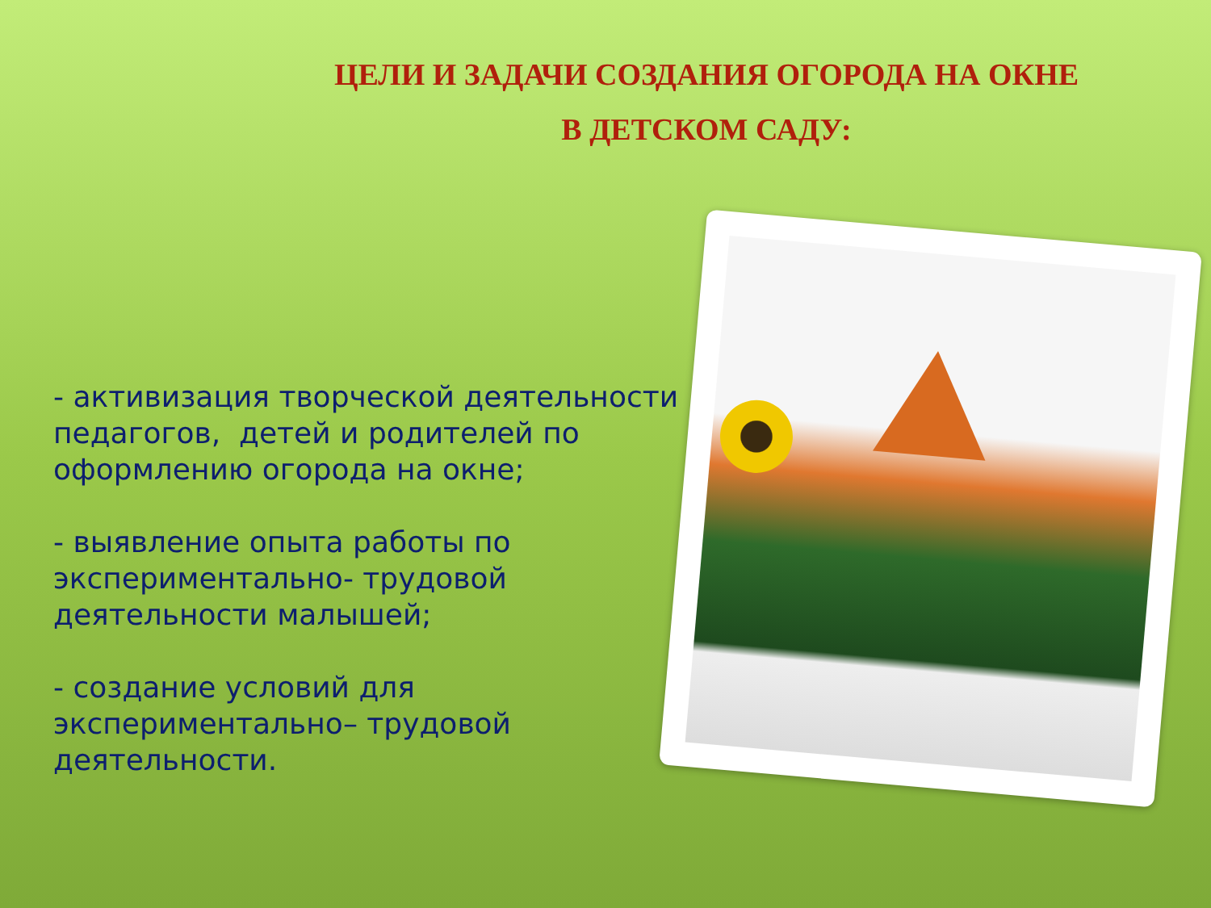ЦЕЛИ И ЗАДАЧИ СОЗДАНИЯ ОГОРОДА НА ОКНЕ
В ДЕТСКОМ САДУ:
- активизация творческой деятельности педагогов, детей и родителей по оформлению огорода на окне;
- выявление опыта работы по экспериментально- трудовой деятельности малышей;
- создание условий для экспериментально– трудовой деятельности.